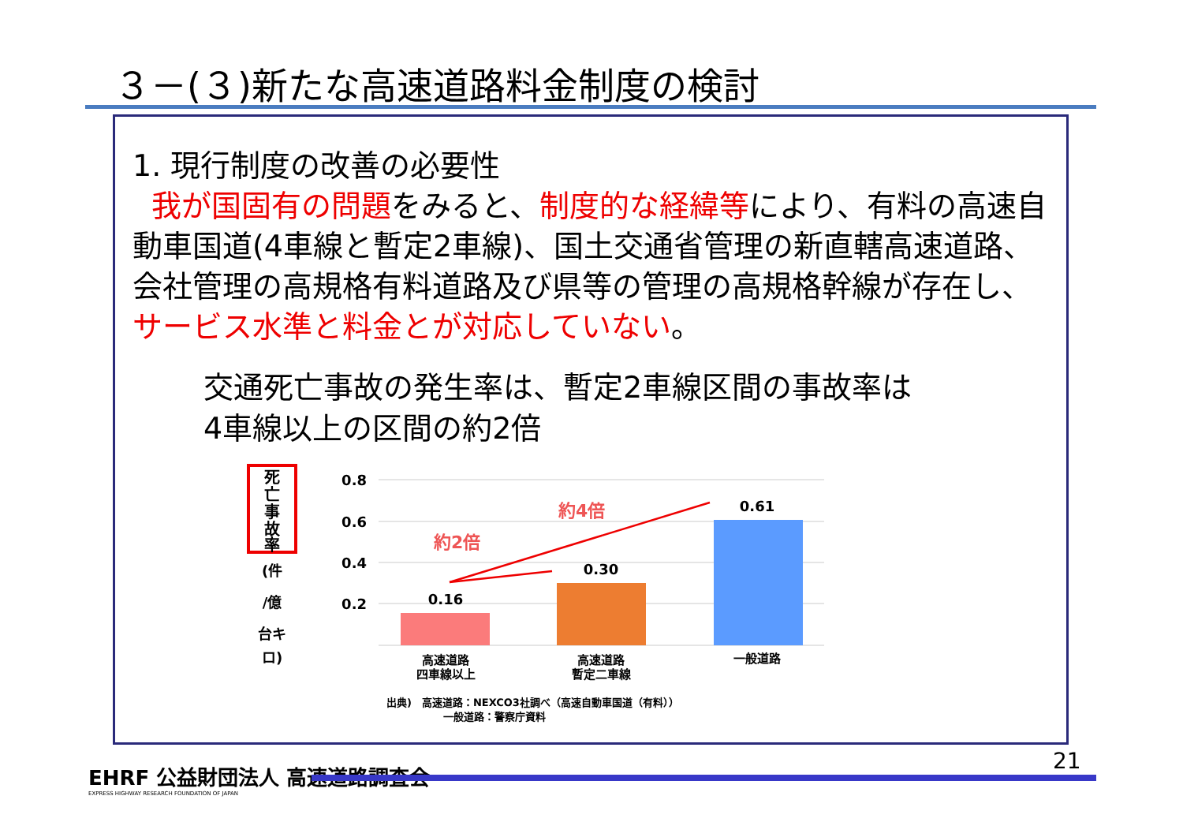３－(３)新たな高速道路料金制度の検討
1. 現行制度の改善の必要性
我が国固有の問題をみると、制度的な経緯等により、有料の高速自動車国道(4車線と暫定2車線)、国土交通省管理の新直轄高速道路、会社管理の高規格有料道路及び県等の管理の高規格幹線が存在し、サービス水準と料金とが対応していない。
交通死亡事故の発生率は、暫定2車線区間の事故率は
4車線以上の区間の約2倍
死
亡
事
故
率
(件
/億
台キ
ロ)
0.8
0.6
0.4
0.2
0.16
0.30
0.61
高速道路
四車線以上
高速道路
暫定二車線
一般道路
約2倍
約4倍
出典)　高速道路：NEXCO3社調べ（高速自動車国道（有料））
一般道路：警察庁資料
EHRF 公益財団法人 高速道路調査会
EXPRESS HIGHWAY RESEARCH FOUNDATION OF JAPAN
21